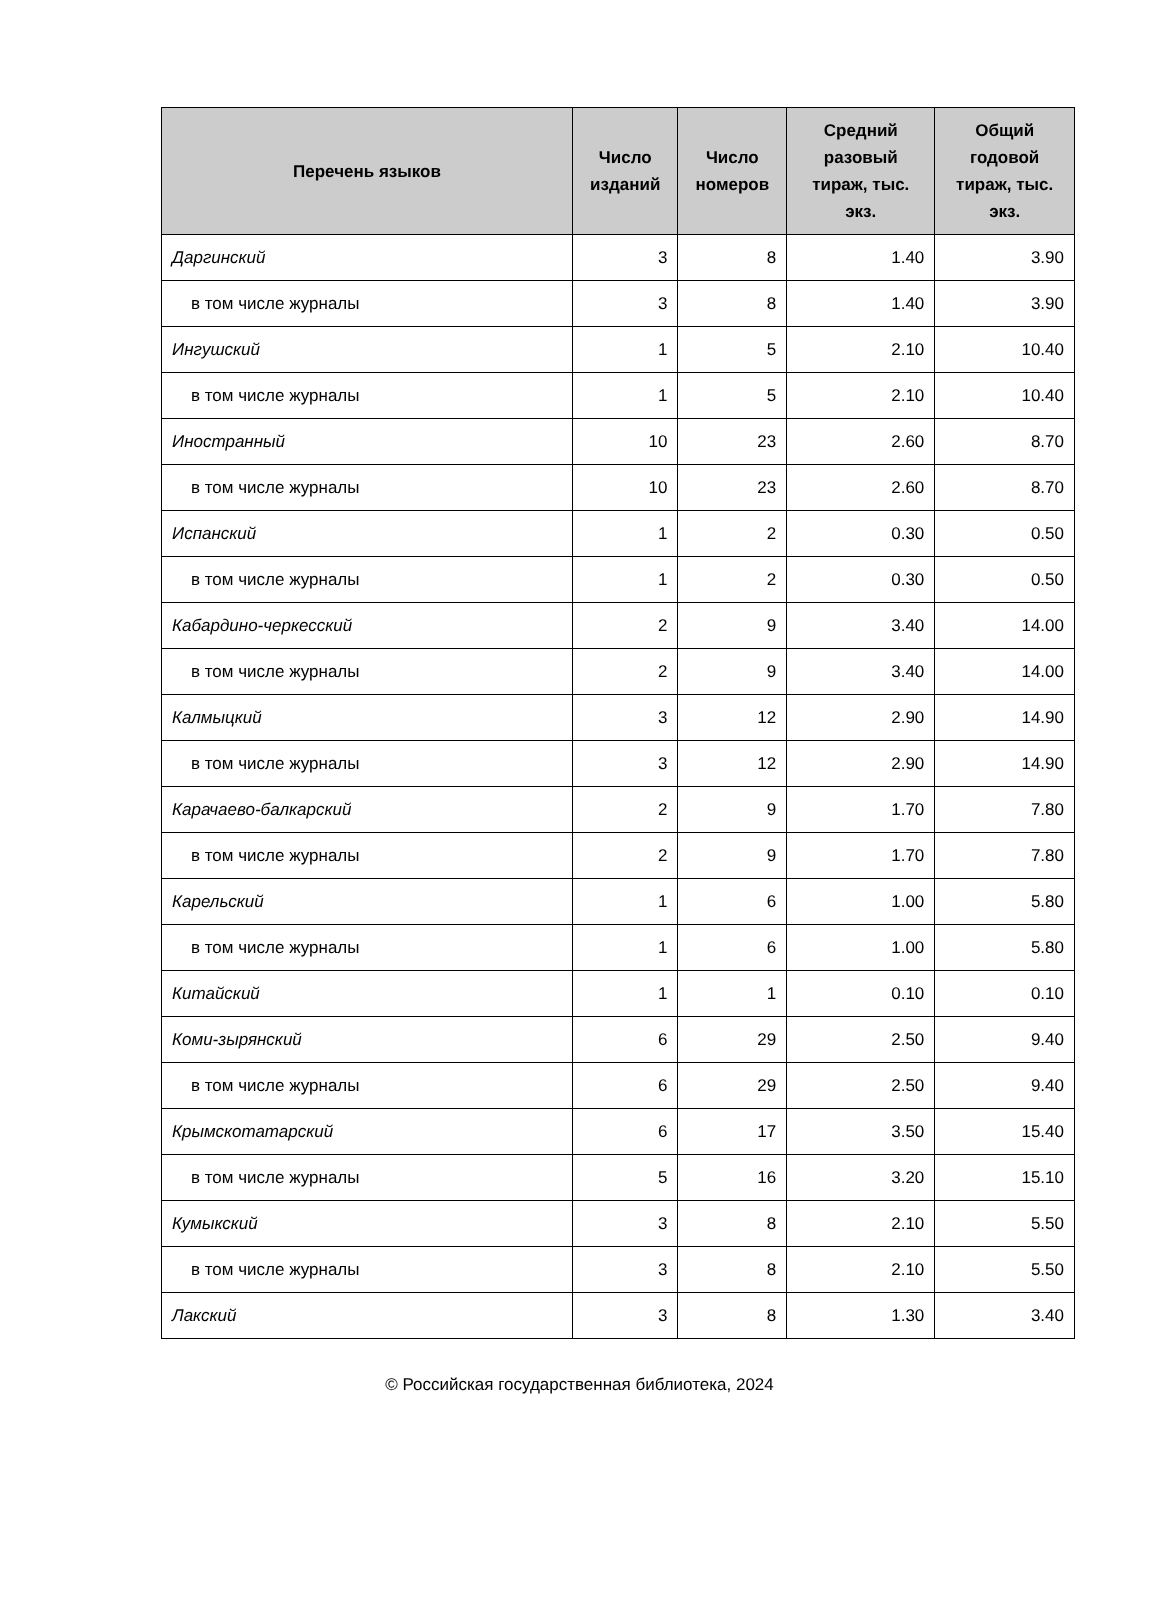| Перечень языков | Число изданий | Число номеров | Средний разовый тираж, тыс. экз. | Общий годовой тираж, тыс. экз. |
| --- | --- | --- | --- | --- |
| Даргинский | 3 | 8 | 1.40 | 3.90 |
| в том числе журналы | 3 | 8 | 1.40 | 3.90 |
| Ингушский | 1 | 5 | 2.10 | 10.40 |
| в том числе журналы | 1 | 5 | 2.10 | 10.40 |
| Иностранный | 10 | 23 | 2.60 | 8.70 |
| в том числе журналы | 10 | 23 | 2.60 | 8.70 |
| Испанский | 1 | 2 | 0.30 | 0.50 |
| в том числе журналы | 1 | 2 | 0.30 | 0.50 |
| Кабардино-черкесский | 2 | 9 | 3.40 | 14.00 |
| в том числе журналы | 2 | 9 | 3.40 | 14.00 |
| Калмыцкий | 3 | 12 | 2.90 | 14.90 |
| в том числе журналы | 3 | 12 | 2.90 | 14.90 |
| Карачаево-балкарский | 2 | 9 | 1.70 | 7.80 |
| в том числе журналы | 2 | 9 | 1.70 | 7.80 |
| Карельский | 1 | 6 | 1.00 | 5.80 |
| в том числе журналы | 1 | 6 | 1.00 | 5.80 |
| Китайский | 1 | 1 | 0.10 | 0.10 |
| Коми-зырянский | 6 | 29 | 2.50 | 9.40 |
| в том числе журналы | 6 | 29 | 2.50 | 9.40 |
| Крымскотатарский | 6 | 17 | 3.50 | 15.40 |
| в том числе журналы | 5 | 16 | 3.20 | 15.10 |
| Кумыкский | 3 | 8 | 2.10 | 5.50 |
| в том числе журналы | 3 | 8 | 2.10 | 5.50 |
| Лакский | 3 | 8 | 1.30 | 3.40 |
© Российская государственная библиотека, 2024